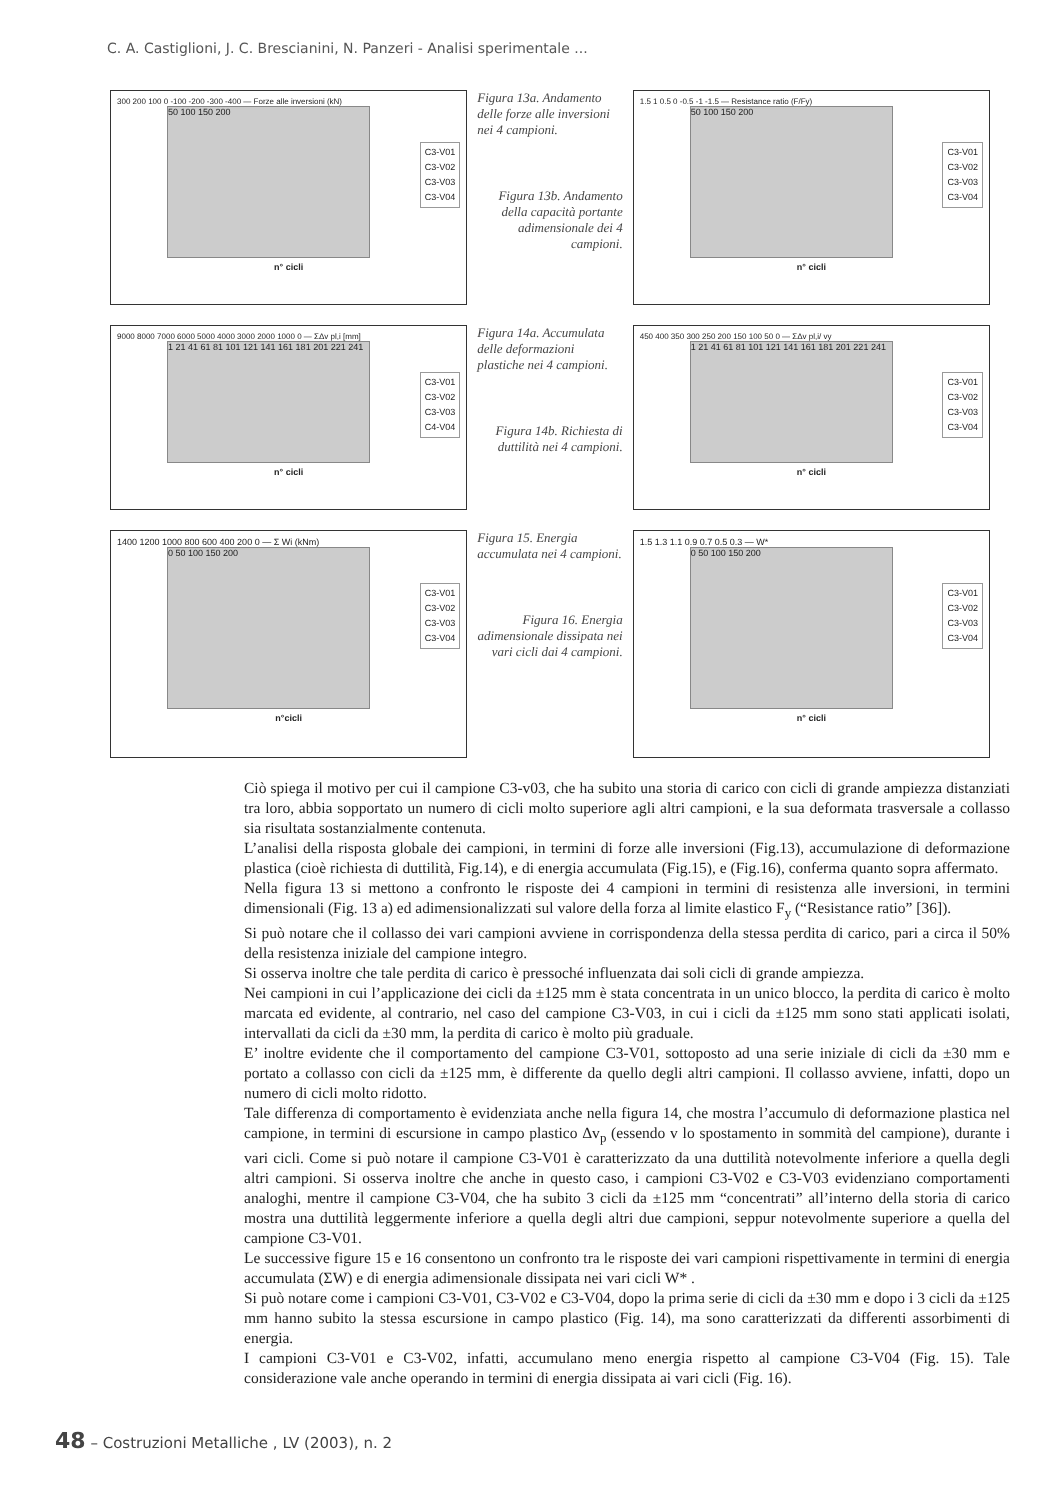C. A. Castiglioni, J. C. Brescianini, N. Panzeri - Analisi sperimentale ...
300 200 100 0 -100 -200 -300 -400 — Forze alle inversioni (kN)
50 100 150 200
C3-V01
C3-V02
C3-V03
C3-V04
n° cicli
Figura 13a. Andamento delle forze alle inversioni nei 4 campioni.
Figura 13b. Andamento della capacità portante adimensionale dei 4 campioni.
1.5 1 0.5 0 -0.5 -1 -1.5 — Resistance ratio (F/Fy)
50 100 150 200
C3-V01
C3-V02
C3-V03
C3-V04
n° cicli
9000 8000 7000 6000 5000 4000 3000 2000 1000 0 — ΣΔv pl,i [mm]
1 21 41 61 81 101 121 141 161 181 201 221 241
C3-V01
C3-V02
C3-V03
C4-V04
n° cicli
Figura 14a. Accumulata delle deformazioni plastiche nei 4 campioni.
Figura 14b. Richiesta di duttilità nei 4 campioni.
450 400 350 300 250 200 150 100 50 0 — ΣΔv pl,i/ vy
1 21 41 61 81 101 121 141 161 181 201 221 241
C3-V01
C3-V02
C3-V03
C3-V04
n° cicli
1400 1200 1000 800 600 400 200 0 — Σ Wi (kNm)
0 50 100 150 200
C3-V01
C3-V02
C3-V03
C3-V04
n°cicli
Figura 15. Energia accumulata nei 4 campioni.
Figura 16. Energia adimensionale dissipata nei vari cicli dai 4 campioni.
1.5 1.3 1.1 0.9 0.7 0.5 0.3 — W*
0 50 100 150 200
C3-V01
C3-V02
C3-V03
C3-V04
n° cicli
Ciò spiega il motivo per cui il campione C3-v03, che ha subito una storia di carico con cicli di grande ampiezza distanziati tra loro, abbia sopportato un numero di cicli molto superiore agli altri campioni, e la sua deformata trasversale a collasso sia risultata sostanzialmente contenuta.
L’analisi della risposta globale dei campioni, in termini di forze alle inversioni (Fig.13), accumulazione di deformazione plastica (cioè richiesta di duttilità, Fig.14), e di energia accumulata (Fig.15), e (Fig.16), conferma quanto sopra affermato.
Nella figura 13 si mettono a confronto le risposte dei 4 campioni in termini di resistenza alle inversioni, in termini dimensionali (Fig. 13 a) ed adimensionalizzati sul valore della forza al limite elastico F<sub>y</sub> (“Resistance ratio” [36]).
Si può notare che il collasso dei vari campioni avviene in corrispondenza della stessa perdita di carico, pari a circa il 50% della resistenza iniziale del campione integro.
Si osserva inoltre che tale perdita di carico è pressoché influenzata dai soli cicli di grande ampiezza.
Nei campioni in cui l’applicazione dei cicli da ±125 mm è stata concentrata in un unico blocco, la perdita di carico è molto marcata ed evidente, al contrario, nel caso del campione C3-V03, in cui i cicli da ±125 mm sono stati applicati isolati, intervallati da cicli da ±30 mm, la perdita di carico è molto più graduale.
E’ inoltre evidente che il comportamento del campione C3-V01, sottoposto ad una serie iniziale di cicli da ±30 mm e portato a collasso con cicli da ±125 mm, è differente da quello degli altri campioni. Il collasso avviene, infatti, dopo un numero di cicli molto ridotto.
Tale differenza di comportamento è evidenziata anche nella figura 14, che mostra l’accumulo di deformazione plastica nel campione, in termini di escursione in campo plastico Δv<sub>p</sub> (essendo v lo spostamento in sommità del campione), durante i vari cicli. Come si può notare il campione C3-V01 è caratterizzato da una duttilità notevolmente inferiore a quella degli altri campioni. Si osserva inoltre che anche in questo caso, i campioni C3-V02 e C3-V03 evidenziano comportamenti analoghi, mentre il campione C3-V04, che ha subito 3 cicli da ±125 mm “concentrati” all’interno della storia di carico mostra una duttilità leggermente inferiore a quella degli altri due campioni, seppur notevolmente superiore a quella del campione C3-V01.
Le successive figure 15 e 16 consentono un confronto tra le risposte dei vari campioni rispettivamente in termini di energia accumulata (ΣW) e di energia adimensionale dissipata nei vari cicli W* .
Si può notare come i campioni C3-V01, C3-V02 e C3-V04, dopo la prima serie di cicli da ±30 mm e dopo i 3 cicli da ±125 mm hanno subito la stessa escursione in campo plastico (Fig. 14), ma sono caratterizzati da differenti assorbimenti di energia.
I campioni C3-V01 e C3-V02, infatti, accumulano meno energia rispetto al campione C3-V04 (Fig. 15). Tale considerazione vale anche operando in termini di energia dissipata ai vari cicli (Fig. 16).
48 – Costruzioni Metalliche , LV (2003), n. 2